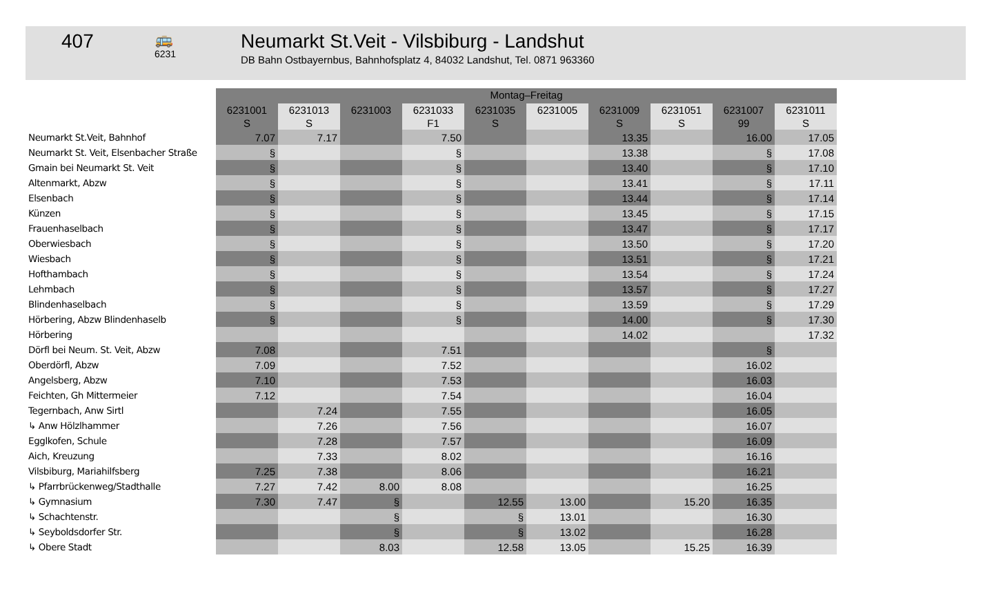407
🚌
6231
Neumarkt St.Veit - Vilsbiburg - Landshut
DB Bahn Ostbayernbus, Bahnhofsplatz 4, 84032 Landshut, Tel. 0871 963360
| | Montag–Freitag | | | | | | | | | |
| | 6231001 S | 6231013 S | 6231003 | 6231033 F1 | 6231035 S | 6231005 | 6231009 S | 6231051 S | 6231007 99 | 6231011 S |
| Neumarkt St.Veit, Bahnhof | 7.07 | 7.17 | | 7.50 | | | 13.35 | | 16.00 | 17.05 |
| Neumarkt St. Veit, Elsenbacher Straße | § | | | § | | | 13.38 | | § | 17.08 |
| Gmain bei Neumarkt St. Veit | § | | | § | | | 13.40 | | § | 17.10 |
| Altenmarkt, Abzw | § | | | § | | | 13.41 | | § | 17.11 |
| Elsenbach | § | | | § | | | 13.44 | | § | 17.14 |
| Künzen | § | | | § | | | 13.45 | | § | 17.15 |
| Frauenhaselbach | § | | | § | | | 13.47 | | § | 17.17 |
| Oberwiesbach | § | | | § | | | 13.50 | | § | 17.20 |
| Wiesbach | § | | | § | | | 13.51 | | § | 17.21 |
| Hofthambach | § | | | § | | | 13.54 | | § | 17.24 |
| Lehmbach | § | | | § | | | 13.57 | | § | 17.27 |
| Blindenhaselbach | § | | | § | | | 13.59 | | § | 17.29 |
| Hörbering, Abzw Blindenhaselb | § | | | § | | | 14.00 | | § | 17.30 |
| Hörbering | | | | | | | 14.02 | | | 17.32 |
| Dörfl bei Neum. St. Veit, Abzw | 7.08 | | | 7.51 | | | | | § | |
| Oberdörfl, Abzw | 7.09 | | | 7.52 | | | | | 16.02 | |
| Angelsberg, Abzw | 7.10 | | | 7.53 | | | | | 16.03 | |
| Feichten, Gh Mittermeier | 7.12 | | | 7.54 | | | | | 16.04 | |
| Tegernbach, Anw Sirtl | | 7.24 | | 7.55 | | | | | 16.05 | |
| ↳ Anw Hölzlhammer | | 7.26 | | 7.56 | | | | | 16.07 | |
| Egglkofen, Schule | | 7.28 | | 7.57 | | | | | 16.09 | |
| Aich, Kreuzung | | 7.33 | | 8.02 | | | | | 16.16 | |
| Vilsbiburg, Mariahilfsberg | 7.25 | 7.38 | | 8.06 | | | | | 16.21 | |
| ↳ Pfarrbrückenweg/Stadthalle | 7.27 | 7.42 | 8.00 | 8.08 | | | | | 16.25 | |
| ↳ Gymnasium | 7.30 | 7.47 | § | | 12.55 | 13.00 | | 15.20 | 16.35 | |
| ↳ Schachtenstr. | | | § | | § | 13.01 | | | 16.30 | |
| ↳ Seyboldsdorfer Str. | | | § | | § | 13.02 | | | 16.28 | |
| ↳ Obere Stadt | | | 8.03 | | 12.58 | 13.05 | | 15.25 | 16.39 | |